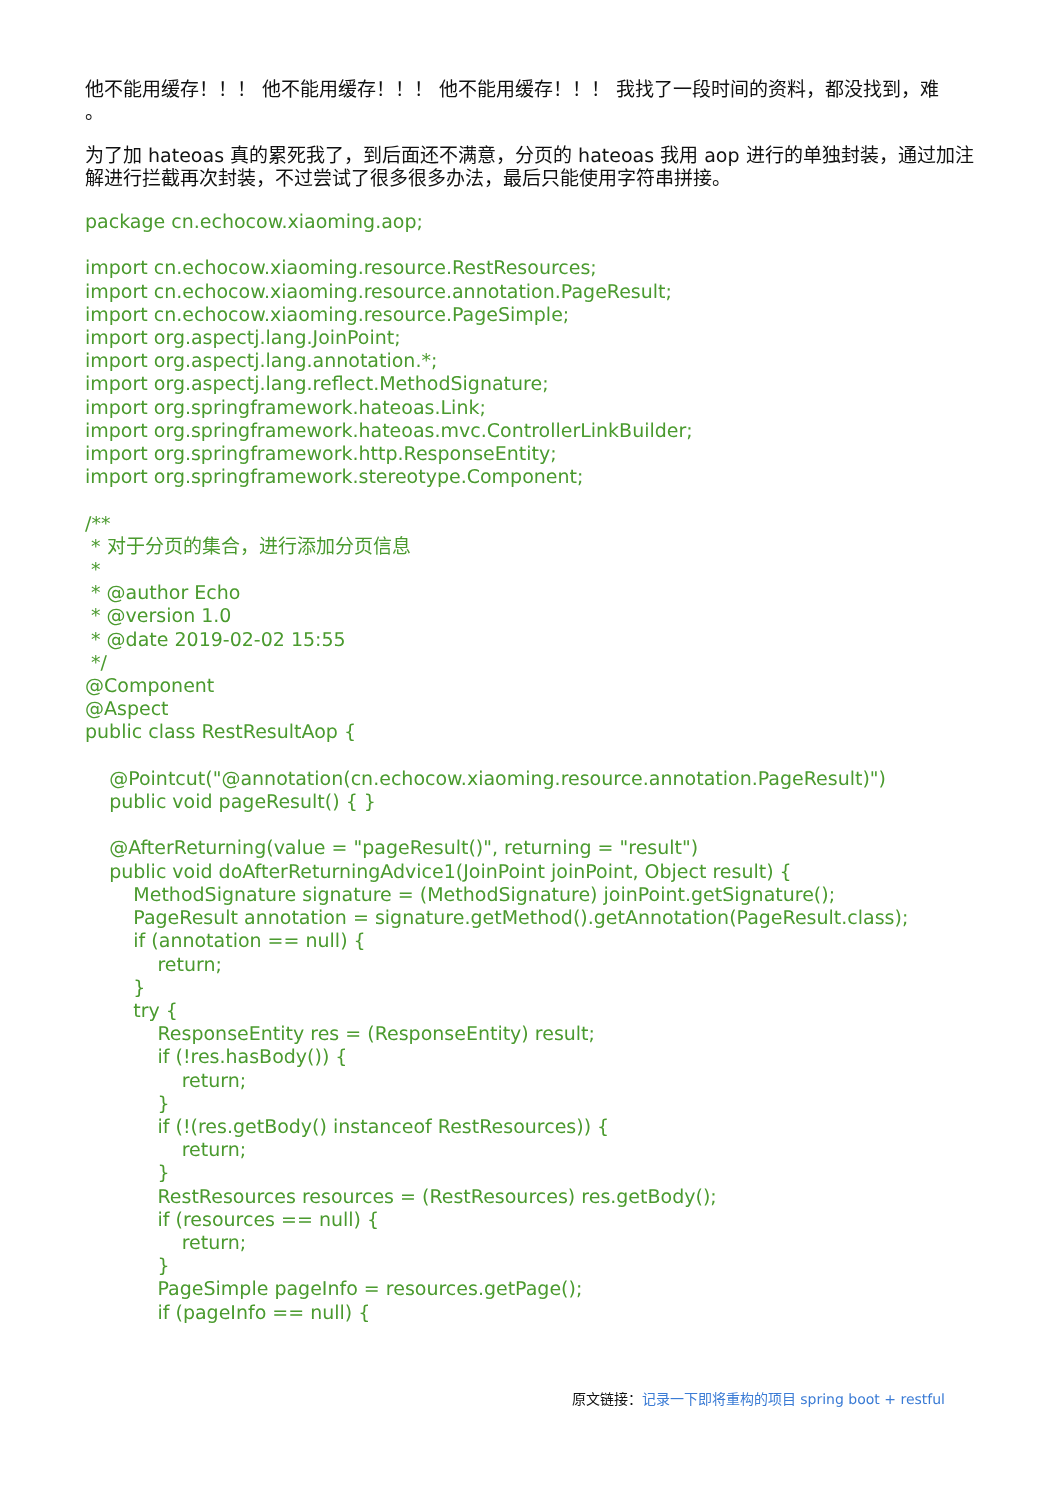他不能用缓存！！！ 他不能用缓存！！！ 他不能用缓存！！！ 我找了一段时间的资料，都没找到，难
。
为了加 hateoas 真的累死我了，到后面还不满意，分页的 hateoas 我用 aop 进行的单独封装，通过加注解进行拦截再次封装，不过尝试了很多很多办法，最后只能使用字符串拼接。
package cn.echocow.xiaoming.aop;

import cn.echocow.xiaoming.resource.RestResources;
import cn.echocow.xiaoming.resource.annotation.PageResult;
import cn.echocow.xiaoming.resource.PageSimple;
import org.aspectj.lang.JoinPoint;
import org.aspectj.lang.annotation.*;
import org.aspectj.lang.reflect.MethodSignature;
import org.springframework.hateoas.Link;
import org.springframework.hateoas.mvc.ControllerLinkBuilder;
import org.springframework.http.ResponseEntity;
import org.springframework.stereotype.Component;

/**
 * 对于分页的集合，进行添加分页信息
 *
 * @author Echo
 * @version 1.0
 * @date 2019-02-02 15:55
 */
@Component
@Aspect
public class RestResultAop {

    @Pointcut("@annotation(cn.echocow.xiaoming.resource.annotation.PageResult)")
    public void pageResult() { }

    @AfterReturning(value = "pageResult()", returning = "result")
    public void doAfterReturningAdvice1(JoinPoint joinPoint, Object result) {
        MethodSignature signature = (MethodSignature) joinPoint.getSignature();
        PageResult annotation = signature.getMethod().getAnnotation(PageResult.class);
        if (annotation == null) {
            return;
        }
        try {
            ResponseEntity res = (ResponseEntity) result;
            if (!res.hasBody()) {
                return;
            }
            if (!(res.getBody() instanceof RestResources)) {
                return;
            }
            RestResources resources = (RestResources) res.getBody();
            if (resources == null) {
                return;
            }
            PageSimple pageInfo = resources.getPage();
            if (pageInfo == null) {
原文链接：记录一下即将重构的项目 spring boot + restful